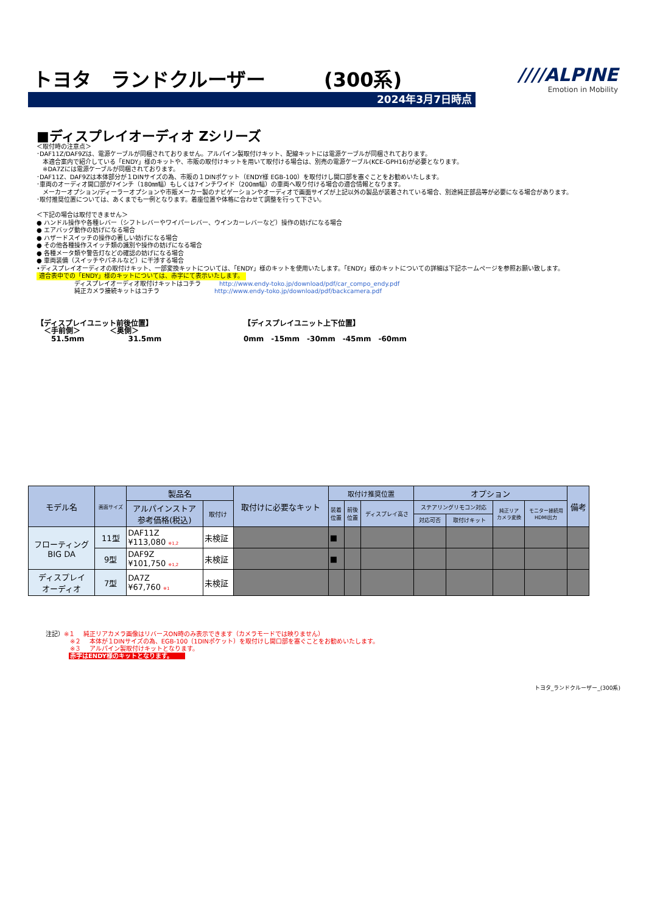トヨタ　ランドクルーザー　　　(300系)
2024年3月7日時点
////ALPINE
Emotion in Mobility
■ディスプレイオーディオ Zシリーズ
＜取付時の注意点＞
･DAF11Z/DAF9Zは、電源ケーブルが同梱されておりません。アルパイン製取付けキット、配線キットには電源ケーブルが同梱されております。
　本適合案内で紹介している「ENDY」様のキットや、市販の取付けキットを用いて取付ける場合は、別売の電源ケーブル(KCE-GPH16)が必要となります。
　※DA7Zには電源ケーブルが同梱されております。
･DAF11Z、DAF9Zは本体部分が１DINサイズの為、市販の１DINポケット（ENDY様 EGB-100）を取付けし開口部を塞ぐことをお勧めいたします。
･車両のオーディオ開口部が7インチ（180㎜幅）もしくは7インチワイド（200㎜幅）の車両へ取り付ける場合の適合情報となります。
　メーカーオプション/ディーラーオプションや市販メーカー製のナビゲーションやオーディオで画面サイズが上記以外の製品が装着されている場合、別途純正部品等が必要になる場合があります。
･取付推奨位置については、あくまでも一例となります。着座位置や体格に合わせて調整を行って下さい。
＜下記の場合は取付できません＞
● ハンドル操作や各種レバー（シフトレバーやワイパーレバー、ウインカーレバーなど）操作の妨げになる場合
● エアバッグ動作の妨げになる場合
● ハザードスイッチの操作の著しい妨げになる場合
● その他各種操作スイッチ類の識別や操作の妨げになる場合
● 各種メータ類や警告灯などの確認の妨げになる場合
● 車両装備（スイッチやパネルなど）に干渉する場合
•ディスプレイオーディオの取付けキット、一部変換キットについては、「ENDY」様のキットを使用いたします。「ENDY」様のキットについての詳細は下記ホームページを参照お願い致します。
適合表中での「ENDY」様のキットについては、赤字にて表示いたします。
ディスプレイオーディオ取付けキットはコチラ　　　http://www.endy-toko.jp/download/pdf/car_compo_endy.pdf
純正カメラ接続キットはコチラ　　　　　　　　　http://www.endy-toko.jp/download/pdf/backcamera.pdf
【ディスプレイユニット前後位置】
　＜手前側＞　　　　＜奥側＞
　　51.5mm　　　　　　31.5mm
【ディスプレイユニット上下位置】
0mm　-15mm　-30mm　-45mm　-60mm
| モデル名 | 画面サイズ | 製品名 | | 取付けに必要なキット | 取付け推奨位置 | | | オプション | | | | 備考 |
| --- | --- | --- | --- | --- | --- | --- | --- | --- | --- | --- | --- | --- |
| | | アルパインストア 参考価格(税込) | 取付け | | 装着 位置 | 前後 位置 | ディスプレイ高さ | ステアリングリモコン対応 | | 純正リア カメラ変換 | モニター接続用 HDMI出力 | |
| | | | | | | | | 対応可否 | 取付けキット | | | |
| フローティング BIG DA | 11型 | DAF11Z ¥113,080 ※1,2 | 未検証 | | ■ | | | | | | | |
| | 9型 | DAF9Z ¥101,750 ※1,2 | 未検証 | | ■ | | | | | | | |
| ディスプレイ オーディオ | 7型 | DA7Z ¥67,760 ※1 | 未検証 | | | | | | | | | |
注記）※１　 純正リアカメラ画像はリバースON時のみ表示できます（カメラモードでは映りません）
※２　 本体が１DINサイズの為、EGB-100（1DINポケット）を取付けし開口部を塞ぐことをお勧めいたします。
※３　 アルパイン製取付けキットとなります。
赤字はENDY様のキットとなります。
トヨタ_ランドクルーザー_(300系)